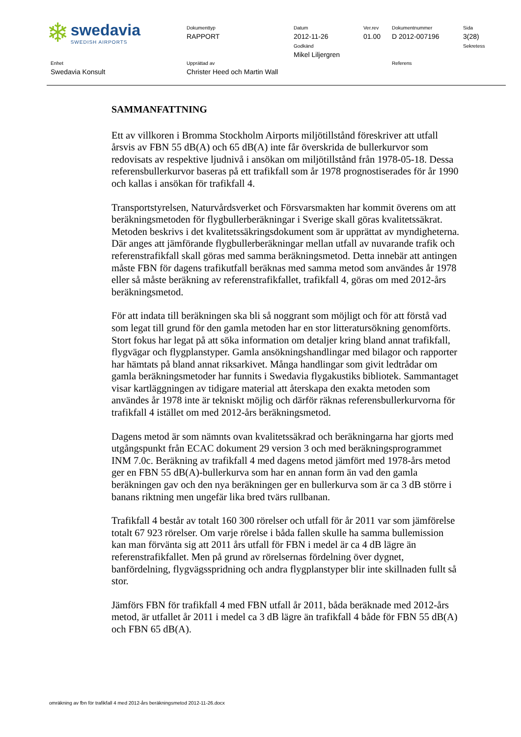| ❄ swedavia SWEDISH AIRPORTS | Dokumenttyp RAPPORT | Datum 2012-11-26 Godkänd Mikel Liljergren | Ver.rev 01.00 | Dokumentnummer D 2012-007196 | Sida 3(28) Sekretess |
| Enhet Swedavia Konsult | Upprättad av Christer Heed och Martin Wall | | | Referens | |
SAMMANFATTNING
Ett av villkoren i Bromma Stockholm Airports miljötillstånd föreskriver att utfall årsvis av FBN 55 dB(A) och 65 dB(A) inte får överskrida de bullerkurvor som redovisats av respektive ljudnivå i ansökan om miljötillstånd från 1978-05-18. Dessa referensbullerkurvor baseras på ett trafikfall som år 1978 prognostiserades för år 1990 och kallas i ansökan för trafikfall 4.
Transportstyrelsen, Naturvårdsverket och Försvarsmakten har kommit överens om att beräkningsmetoden för flygbullerberäkningar i Sverige skall göras kvalitetssäkrat. Metoden beskrivs i det kvalitetssäkringsdokument som är upprättat av myndigheterna. Där anges att jämförande flygbullerberäkningar mellan utfall av nuvarande trafik och referenstrafikfall skall göras med samma beräkningsmetod. Detta innebär att antingen måste FBN för dagens trafikutfall beräknas med samma metod som användes år 1978 eller så måste beräkning av referenstrafikfallet, trafikfall 4, göras om med 2012-års beräkningsmetod.
För att indata till beräkningen ska bli så noggrant som möjligt och för att förstå vad som legat till grund för den gamla metoden har en stor litteratursökning genomförts. Stort fokus har legat på att söka information om detaljer kring bland annat trafikfall, flygvägar och flygplanstyper. Gamla ansökningshandlingar med bilagor och rapporter har hämtats på bland annat riksarkivet. Många handlingar som givit ledtrådar om gamla beräkningsmetoder har funnits i Swedavia flygakustiks bibliotek. Sammantaget visar kartläggningen av tidigare material att återskapa den exakta metoden som användes år 1978 inte är tekniskt möjlig och därför räknas referensbullerkurvorna för trafikfall 4 istället om med 2012-års beräkningsmetod.
Dagens metod är som nämnts ovan kvalitetssäkrad och beräkningarna har gjorts med utgångspunkt från ECAC dokument 29 version 3 och med beräkningsprogrammet INM 7.0c. Beräkning av trafikfall 4 med dagens metod jämfört med 1978-års metod ger en FBN 55 dB(A)-bullerkurva som har en annan form än vad den gamla beräkningen gav och den nya beräkningen ger en bullerkurva som är ca 3 dB större i banans riktning men ungefär lika bred tvärs rullbanan.
Trafikfall 4 består av totalt 160 300 rörelser och utfall för år 2011 var som jämförelse totalt 67 923 rörelser. Om varje rörelse i båda fallen skulle ha samma bullemission kan man förvänta sig att 2011 års utfall för FBN i medel är ca 4 dB lägre än referenstrafikfallet. Men på grund av rörelsernas fördelning över dygnet, banfördelning, flygvägsspridning och andra flygplanstyper blir inte skillnaden fullt så stor.
Jämförs FBN för trafikfall 4 med FBN utfall år 2011, båda beräknade med 2012-års metod, är utfallet år 2011 i medel ca 3 dB lägre än trafikfall 4 både för FBN 55 dB(A) och FBN 65 dB(A).
omräkning av fbn för trafikfall 4 med 2012-års beräkningsmetod 2012-11-26.docx